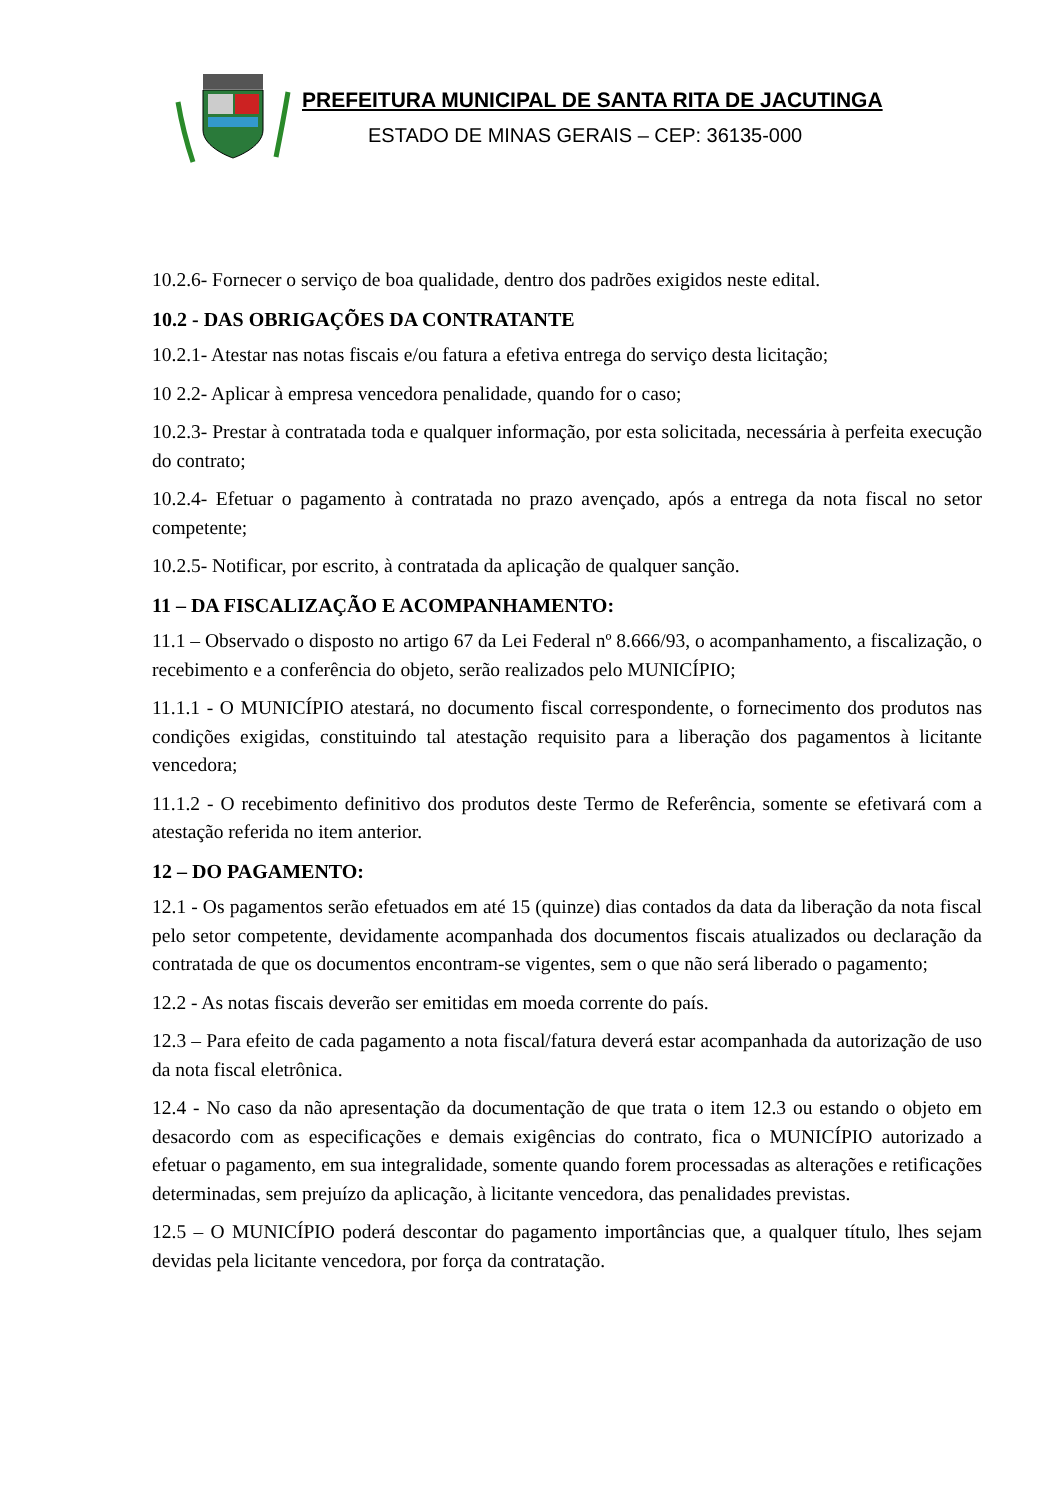PREFEITURA MUNICIPAL DE SANTA RITA DE JACUTINGA
ESTADO DE MINAS GERAIS – CEP: 36135-000
10.2.6- Fornecer o serviço de boa qualidade, dentro dos padrões exigidos neste edital.
10.2 - DAS OBRIGAÇÕES DA CONTRATANTE
10.2.1- Atestar nas notas fiscais e/ou fatura a efetiva entrega do serviço desta licitação;
10 2.2- Aplicar à empresa vencedora penalidade, quando for o caso;
10.2.3- Prestar à contratada toda e qualquer informação, por esta solicitada, necessária à perfeita execução do contrato;
10.2.4- Efetuar o pagamento à contratada no prazo avençado, após a entrega da nota fiscal no setor competente;
10.2.5- Notificar, por escrito, à contratada da aplicação de qualquer sanção.
11 – DA FISCALIZAÇÃO E ACOMPANHAMENTO:
11.1 – Observado o disposto no artigo 67 da Lei Federal nº 8.666/93, o acompanhamento, a fiscalização, o recebimento e a conferência do objeto, serão realizados pelo MUNICÍPIO;
11.1.1 - O MUNICÍPIO atestará, no documento fiscal correspondente, o fornecimento dos produtos nas condições exigidas, constituindo tal atestação requisito para a liberação dos pagamentos à licitante vencedora;
11.1.2 - O recebimento definitivo dos produtos deste Termo de Referência, somente se efetivará com a atestação referida no item anterior.
12 – DO PAGAMENTO:
12.1 - Os pagamentos serão efetuados em até 15 (quinze) dias contados da data da liberação da nota fiscal pelo setor competente, devidamente acompanhada dos documentos fiscais atualizados ou declaração da contratada de que os documentos encontram-se vigentes, sem o que não será liberado o pagamento;
12.2 - As notas fiscais deverão ser emitidas em moeda corrente do país.
12.3 – Para efeito de cada pagamento a nota fiscal/fatura deverá estar acompanhada da autorização de uso da nota fiscal eletrônica.
12.4 - No caso da não apresentação da documentação de que trata o item 12.3 ou estando o objeto em desacordo com as especificações e demais exigências do contrato, fica o MUNICÍPIO autorizado a efetuar o pagamento, em sua integralidade, somente quando forem processadas as alterações e retificações determinadas, sem prejuízo da aplicação, à licitante vencedora, das penalidades previstas.
12.5 – O MUNICÍPIO poderá descontar do pagamento importâncias que, a qualquer título, lhes sejam devidas pela licitante vencedora, por força da contratação.